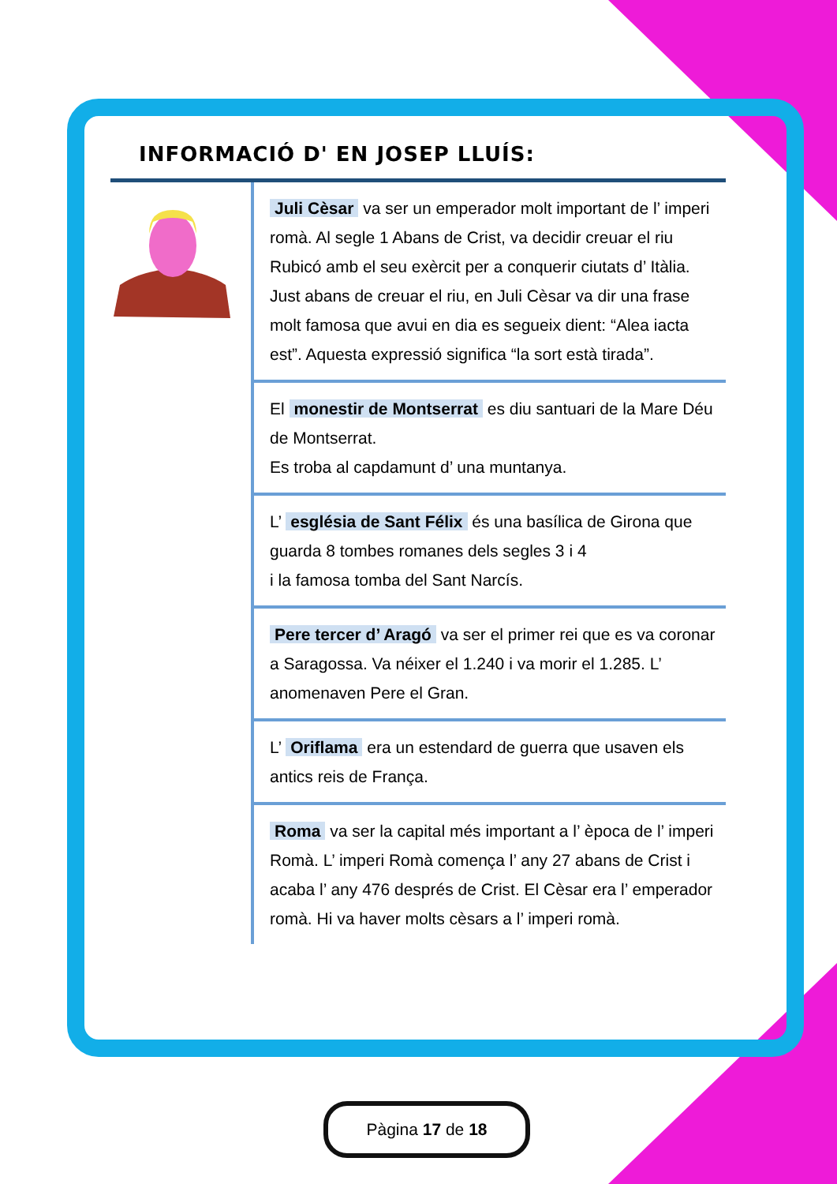INFORMACIÓ D' EN JOSEP LLUÍS:
Juli Cèsar va ser un emperador molt important de l’ imperi romà. Al segle 1 Abans de Crist, va decidir creuar el riu Rubicó amb el seu exèrcit per a conquerir ciutats d’ Itàlia. Just abans de creuar el riu, en Juli Cèsar va dir una frase molt famosa que avui en dia es segueix dient: “Alea iacta est”. Aquesta expressió significa “la sort està tirada”.
El monestir de Montserrat es diu santuari de la Mare Déu de Montserrat.
Es troba al capdamunt d’ una muntanya.
L’ església de Sant Félix és una basílica de Girona que guarda 8 tombes romanes dels segles 3 i 4
i la famosa tomba del Sant Narcís.
Pere tercer d’ Aragó va ser el primer rei que es va coronar a Saragossa. Va néixer el 1.240 i va morir el 1.285. L’ anomenaven Pere el Gran.
L’ Oriflama era un estendard de guerra que usaven els antics reis de França.
Roma va ser la capital més important a l’ època de l’ imperi Romà. L’ imperi Romà comença l’ any 27 abans de Crist i acaba l’ any 476 després de Crist. El Cèsar era l’ emperador romà. Hi va haver molts cèsars a l’ imperi romà.
Pàgina 17 de 18